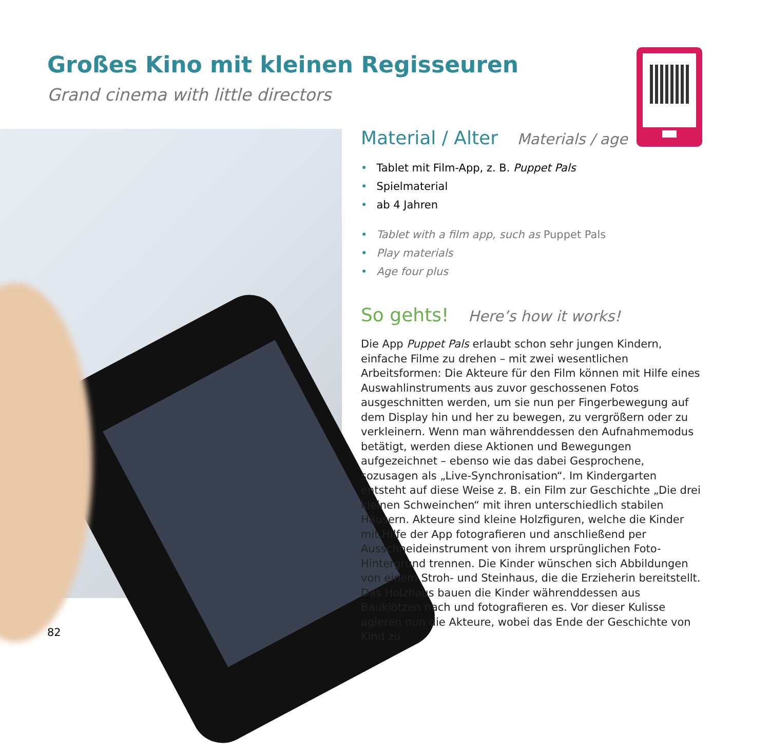Großes Kino mit kleinen Regisseuren
Grand cinema with little directors
Material / Alter Materials / age
• Tablet mit Film-App, z. B. Puppet Pals
• Spielmaterial
• ab 4 Jahren
• Tablet with a film app, such as Puppet Pals
• Play materials
• Age four plus
So gehts! Here’s how it works!
Die App Puppet Pals erlaubt schon sehr jungen Kindern, einfache Filme zu drehen – mit zwei wesentlichen Arbeitsformen: Die Akteure für den Film können mit Hilfe eines Auswahlinstruments aus zuvor geschossenen Fotos ausgeschnitten werden, um sie nun per Fingerbewegung auf dem Display hin und her zu bewegen, zu vergrößern oder zu verkleinern. Wenn man währenddessen den Aufnahmemodus betätigt, werden diese Aktionen und Bewegungen aufgezeichnet – ebenso wie das dabei Gesprochene, sozusagen als „Live-Synchronisation“. Im Kindergarten entsteht auf diese Weise z. B. ein Film zur Geschichte „Die drei kleinen Schweinchen“ mit ihren unterschiedlich stabilen Häusern. Akteure sind kleine Holzfiguren, welche die Kinder mit Hilfe der App fotografieren und anschließend per Ausschneideinstrument von ihrem ursprünglichen Foto-Hintergrund trennen. Die Kinder wünschen sich Abbildungen von einem Stroh- und Steinhaus, die die Erzieherin bereitstellt. Das Holzhaus bauen die Kinder währenddessen aus Bauklötzen nach und fotografieren es. Vor dieser Kulisse agieren nun die Akteure, wobei das Ende der Geschichte von Kind zu
82